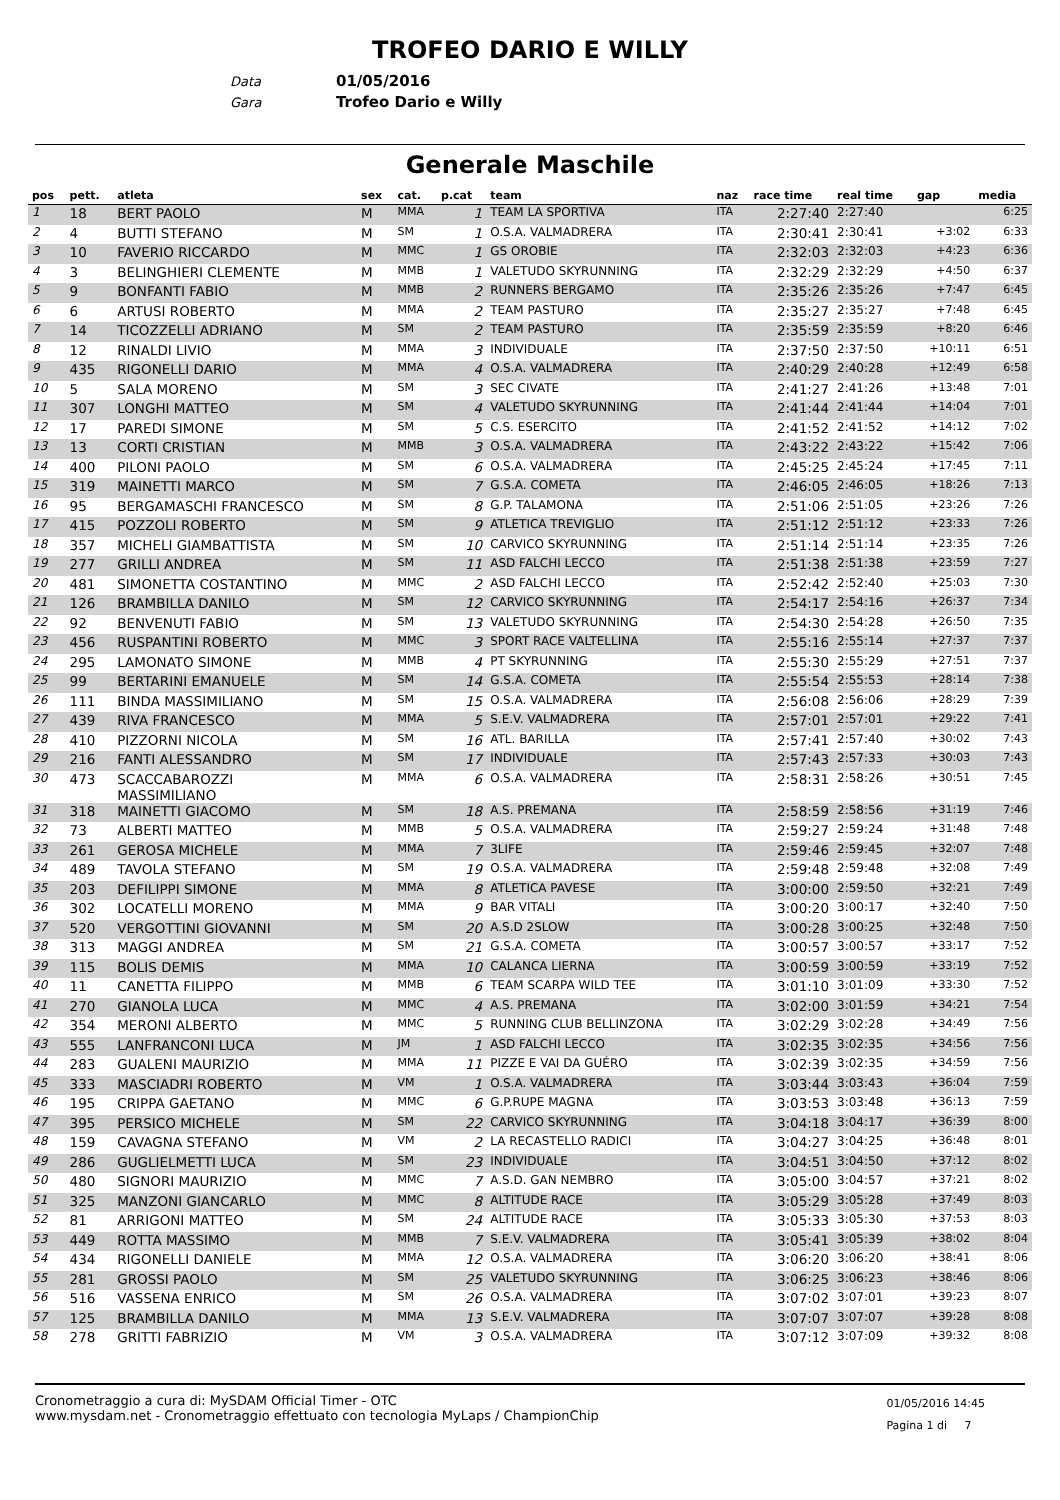TROFEO DARIO E WILLY
Data 01/05/2016
Gara Trofeo Dario e Willy
Generale Maschile
| pos | pett. | atleta | sex | cat. | p.cat | team | naz | race time | real time | gap | media |
| --- | --- | --- | --- | --- | --- | --- | --- | --- | --- | --- | --- |
| 1 | 18 | BERT PAOLO | M | MMA | 1 | TEAM LA SPORTIVA | ITA | 2:27:40 | 2:27:40 | | 6:25 |
| 2 | 4 | BUTTI STEFANO | M | SM | 1 | O.S.A. VALMADRERA | ITA | 2:30:41 | 2:30:41 | +3:02 | 6:33 |
| 3 | 10 | FAVERIO RICCARDO | M | MMC | 1 | GS OROBIE | ITA | 2:32:03 | 2:32:03 | +4:23 | 6:36 |
| 4 | 3 | BELINGHIERI CLEMENTE | M | MMB | 1 | VALETUDO SKYRUNNING | ITA | 2:32:29 | 2:32:29 | +4:50 | 6:37 |
| 5 | 9 | BONFANTI FABIO | M | MMB | 2 | RUNNERS BERGAMO | ITA | 2:35:26 | 2:35:26 | +7:47 | 6:45 |
| 6 | 6 | ARTUSI ROBERTO | M | MMA | 2 | TEAM PASTURO | ITA | 2:35:27 | 2:35:27 | +7:48 | 6:45 |
| 7 | 14 | TICOZZELLI ADRIANO | M | SM | 2 | TEAM PASTURO | ITA | 2:35:59 | 2:35:59 | +8:20 | 6:46 |
| 8 | 12 | RINALDI LIVIO | M | MMA | 3 | INDIVIDUALE | ITA | 2:37:50 | 2:37:50 | +10:11 | 6:51 |
| 9 | 435 | RIGONELLI DARIO | M | MMA | 4 | O.S.A. VALMADRERA | ITA | 2:40:29 | 2:40:28 | +12:49 | 6:58 |
| 10 | 5 | SALA MORENO | M | SM | 3 | SEC CIVATE | ITA | 2:41:27 | 2:41:26 | +13:48 | 7:01 |
| 11 | 307 | LONGHI MATTEO | M | SM | 4 | VALETUDO SKYRUNNING | ITA | 2:41:44 | 2:41:44 | +14:04 | 7:01 |
| 12 | 17 | PAREDI SIMONE | M | SM | 5 | C.S. ESERCITO | ITA | 2:41:52 | 2:41:52 | +14:12 | 7:02 |
| 13 | 13 | CORTI CRISTIAN | M | MMB | 3 | O.S.A. VALMADRERA | ITA | 2:43:22 | 2:43:22 | +15:42 | 7:06 |
| 14 | 400 | PILONI PAOLO | M | SM | 6 | O.S.A. VALMADRERA | ITA | 2:45:25 | 2:45:24 | +17:45 | 7:11 |
| 15 | 319 | MAINETTI MARCO | M | SM | 7 | G.S.A. COMETA | ITA | 2:46:05 | 2:46:05 | +18:26 | 7:13 |
| 16 | 95 | BERGAMASCHI FRANCESCO | M | SM | 8 | G.P. TALAMONA | ITA | 2:51:06 | 2:51:05 | +23:26 | 7:26 |
| 17 | 415 | POZZOLI ROBERTO | M | SM | 9 | ATLETICA TREVIGLIO | ITA | 2:51:12 | 2:51:12 | +23:33 | 7:26 |
| 18 | 357 | MICHELI GIAMBATTISTA | M | SM | 10 | CARVICO SKYRUNNING | ITA | 2:51:14 | 2:51:14 | +23:35 | 7:26 |
| 19 | 277 | GRILLI ANDREA | M | SM | 11 | ASD FALCHI LECCO | ITA | 2:51:38 | 2:51:38 | +23:59 | 7:27 |
| 20 | 481 | SIMONETTA COSTANTINO | M | MMC | 2 | ASD FALCHI LECCO | ITA | 2:52:42 | 2:52:40 | +25:03 | 7:30 |
| 21 | 126 | BRAMBILLA DANILO | M | SM | 12 | CARVICO SKYRUNNING | ITA | 2:54:17 | 2:54:16 | +26:37 | 7:34 |
| 22 | 92 | BENVENUTI FABIO | M | SM | 13 | VALETUDO SKYRUNNING | ITA | 2:54:30 | 2:54:28 | +26:50 | 7:35 |
| 23 | 456 | RUSPANTINI ROBERTO | M | MMC | 3 | SPORT RACE VALTELLINA | ITA | 2:55:16 | 2:55:14 | +27:37 | 7:37 |
| 24 | 295 | LAMONATO SIMONE | M | MMB | 4 | PT SKYRUNNING | ITA | 2:55:30 | 2:55:29 | +27:51 | 7:37 |
| 25 | 99 | BERTARINI EMANUELE | M | SM | 14 | G.S.A. COMETA | ITA | 2:55:54 | 2:55:53 | +28:14 | 7:38 |
| 26 | 111 | BINDA MASSIMILIANO | M | SM | 15 | O.S.A. VALMADRERA | ITA | 2:56:08 | 2:56:06 | +28:29 | 7:39 |
| 27 | 439 | RIVA FRANCESCO | M | MMA | 5 | S.E.V. VALMADRERA | ITA | 2:57:01 | 2:57:01 | +29:22 | 7:41 |
| 28 | 410 | PIZZORNI NICOLA | M | SM | 16 | ATL. BARILLA | ITA | 2:57:41 | 2:57:40 | +30:02 | 7:43 |
| 29 | 216 | FANTI ALESSANDRO | M | SM | 17 | INDIVIDUALE | ITA | 2:57:43 | 2:57:33 | +30:03 | 7:43 |
| 30 | 473 | SCACCABAROZZI MASSIMILIANO | M | MMA | 6 | O.S.A. VALMADRERA | ITA | 2:58:31 | 2:58:26 | +30:51 | 7:45 |
| 31 | 318 | MAINETTI GIACOMO | M | SM | 18 | A.S. PREMANA | ITA | 2:58:59 | 2:58:56 | +31:19 | 7:46 |
| 32 | 73 | ALBERTI MATTEO | M | MMB | 5 | O.S.A. VALMADRERA | ITA | 2:59:27 | 2:59:24 | +31:48 | 7:48 |
| 33 | 261 | GEROSA MICHELE | M | MMA | 7 | 3LIFE | ITA | 2:59:46 | 2:59:45 | +32:07 | 7:48 |
| 34 | 489 | TAVOLA STEFANO | M | SM | 19 | O.S.A. VALMADRERA | ITA | 2:59:48 | 2:59:48 | +32:08 | 7:49 |
| 35 | 203 | DEFILIPPI SIMONE | M | MMA | 8 | ATLETICA PAVESE | ITA | 3:00:00 | 2:59:50 | +32:21 | 7:49 |
| 36 | 302 | LOCATELLI MORENO | M | MMA | 9 | BAR VITALI | ITA | 3:00:20 | 3:00:17 | +32:40 | 7:50 |
| 37 | 520 | VERGOTTINI GIOVANNI | M | SM | 20 | A.S.D 2SLOW | ITA | 3:00:28 | 3:00:25 | +32:48 | 7:50 |
| 38 | 313 | MAGGI ANDREA | M | SM | 21 | G.S.A. COMETA | ITA | 3:00:57 | 3:00:57 | +33:17 | 7:52 |
| 39 | 115 | BOLIS DEMIS | M | MMA | 10 | CALANCA LIERNA | ITA | 3:00:59 | 3:00:59 | +33:19 | 7:52 |
| 40 | 11 | CANETTA FILIPPO | M | MMB | 6 | TEAM SCARPA WILD TEE | ITA | 3:01:10 | 3:01:09 | +33:30 | 7:52 |
| 41 | 270 | GIANOLA LUCA | M | MMC | 4 | A.S. PREMANA | ITA | 3:02:00 | 3:01:59 | +34:21 | 7:54 |
| 42 | 354 | MERONI ALBERTO | M | MMC | 5 | RUNNING CLUB BELLINZONA | ITA | 3:02:29 | 3:02:28 | +34:49 | 7:56 |
| 43 | 555 | LANFRANCONI LUCA | M | JM | 1 | ASD FALCHI LECCO | ITA | 3:02:35 | 3:02:35 | +34:56 | 7:56 |
| 44 | 283 | GUALENI MAURIZIO | M | MMA | 11 | PIZZE E VAI DA GUÉRO | ITA | 3:02:39 | 3:02:35 | +34:59 | 7:56 |
| 45 | 333 | MASCIADRI ROBERTO | M | VM | 1 | O.S.A. VALMADRERA | ITA | 3:03:44 | 3:03:43 | +36:04 | 7:59 |
| 46 | 195 | CRIPPA GAETANO | M | MMC | 6 | G.P.RUPE MAGNA | ITA | 3:03:53 | 3:03:48 | +36:13 | 7:59 |
| 47 | 395 | PERSICO MICHELE | M | SM | 22 | CARVICO SKYRUNNING | ITA | 3:04:18 | 3:04:17 | +36:39 | 8:00 |
| 48 | 159 | CAVAGNA STEFANO | M | VM | 2 | LA RECASTELLO RADICI | ITA | 3:04:27 | 3:04:25 | +36:48 | 8:01 |
| 49 | 286 | GUGLIELMETTI LUCA | M | SM | 23 | INDIVIDUALE | ITA | 3:04:51 | 3:04:50 | +37:12 | 8:02 |
| 50 | 480 | SIGNORI MAURIZIO | M | MMC | 7 | A.S.D. GAN NEMBRO | ITA | 3:05:00 | 3:04:57 | +37:21 | 8:02 |
| 51 | 325 | MANZONI GIANCARLO | M | MMC | 8 | ALTITUDE RACE | ITA | 3:05:29 | 3:05:28 | +37:49 | 8:03 |
| 52 | 81 | ARRIGONI MATTEO | M | SM | 24 | ALTITUDE RACE | ITA | 3:05:33 | 3:05:30 | +37:53 | 8:03 |
| 53 | 449 | ROTTA MASSIMO | M | MMB | 7 | S.E.V. VALMADRERA | ITA | 3:05:41 | 3:05:39 | +38:02 | 8:04 |
| 54 | 434 | RIGONELLI DANIELE | M | MMA | 12 | O.S.A. VALMADRERA | ITA | 3:06:20 | 3:06:20 | +38:41 | 8:06 |
| 55 | 281 | GROSSI PAOLO | M | SM | 25 | VALETUDO SKYRUNNING | ITA | 3:06:25 | 3:06:23 | +38:46 | 8:06 |
| 56 | 516 | VASSENA ENRICO | M | SM | 26 | O.S.A. VALMADRERA | ITA | 3:07:02 | 3:07:01 | +39:23 | 8:07 |
| 57 | 125 | BRAMBILLA DANILO | M | MMA | 13 | S.E.V. VALMADRERA | ITA | 3:07:07 | 3:07:07 | +39:28 | 8:08 |
| 58 | 278 | GRITTI FABRIZIO | M | VM | 3 | O.S.A. VALMADRERA | ITA | 3:07:12 | 3:07:09 | +39:32 | 8:08 |
Cronometraggio a cura di: MySDAM Official Timer - OTC
www.mysdam.net - Cronometraggio effettuato con tecnologia MyLaps / ChampionChip
01/05/2016 14:45
Pagina 1 di 7